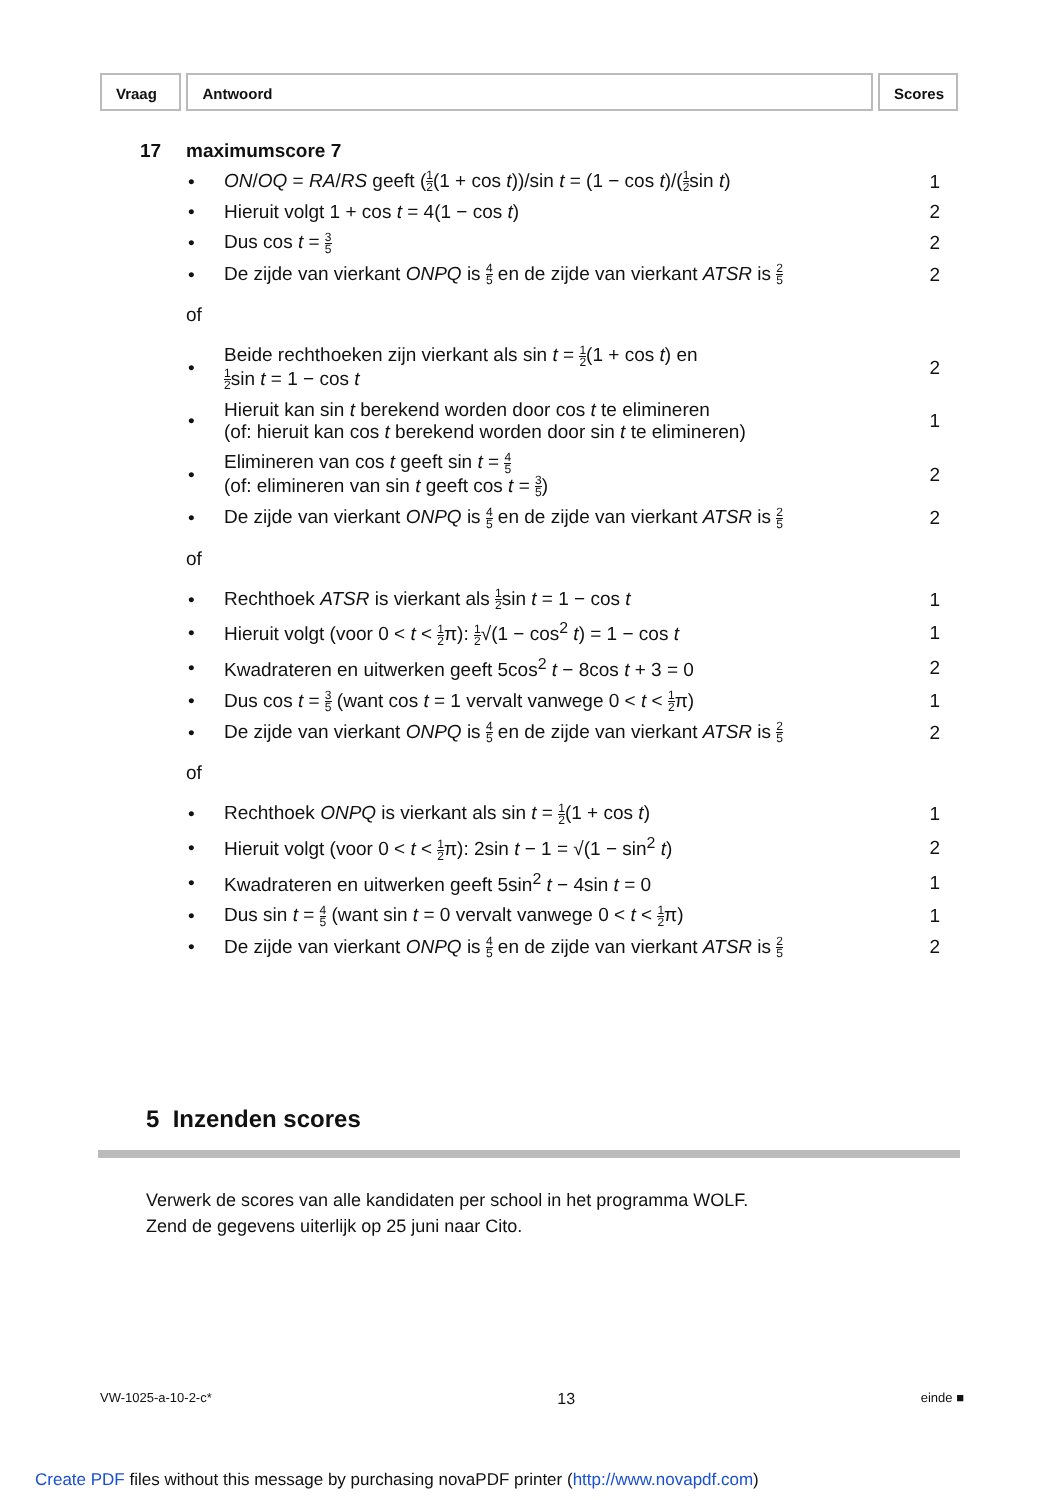Vraag Antwoord Scores
17 maximumscore 7
• ON/OQ = RA/RS geeft (1 2(1 + cos t))/sin t = (1 − cos t)/(1 2sin t) 1
• Hieruit volgt 1 + cos t = 4(1 − cos t) 2
• Dus cos t = 3 5 2
• De zijde van vierkant ONPQ is 4 5 en de zijde van vierkant ATSR is 2 5 2
of
• Beide rechthoeken zijn vierkant als sin t = 1 2(1 + cos t) en
1 2sin t = 1 − cos t 2
• Hieruit kan sin t berekend worden door cos t te elimineren
(of: hieruit kan cos t berekend worden door sin t te elimineren) 1
• Elimineren van cos t geeft sin t = 4 5
(of: elimineren van sin t geeft cos t = 3 5) 2
• De zijde van vierkant ONPQ is 4 5 en de zijde van vierkant ATSR is 2 5 2
of
• Rechthoek ATSR is vierkant als 1 2sin t = 1 − cos t 1
• Hieruit volgt (voor 0 < t < 1 2π): 1 2√(1 − cos<sup>2</sup> t) = 1 − cos t 1
• Kwadrateren en uitwerken geeft 5cos<sup>2</sup> t − 8cos t + 3 = 0 2
• Dus cos t = 3 5 (want cos t = 1 vervalt vanwege 0 < t < 1 2π) 1
• De zijde van vierkant ONPQ is 4 5 en de zijde van vierkant ATSR is 2 5 2
of
• Rechthoek ONPQ is vierkant als sin t = 1 2(1 + cos t) 1
• Hieruit volgt (voor 0 < t < 1 2π): 2sin t − 1 = √(1 − sin<sup>2</sup> t) 2
• Kwadrateren en uitwerken geeft 5sin<sup>2</sup> t − 4sin t = 0 1
• Dus sin t = 4 5 (want sin t = 0 vervalt vanwege 0 < t < 1 2π) 1
• De zijde van vierkant ONPQ is 4 5 en de zijde van vierkant ATSR is 2 5 2
5 Inzenden scores
Verwerk de scores van alle kandidaten per school in het programma WOLF.
Zend de gegevens uiterlijk op 25 juni naar Cito.
VW-1025-a-10-2-c* 13 einde ■
Create PDF files without this message by purchasing novaPDF printer (http://www.novapdf.com)